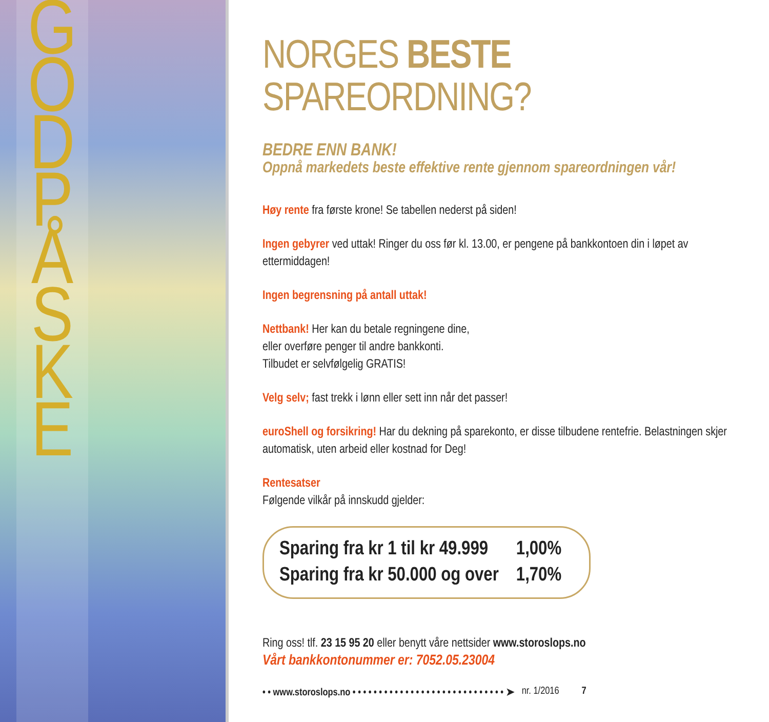G
O
D
P
Å
S
K
E
NORGES BESTE SPAREORDNING?
BEDRE ENN BANK!
Oppnå markedets beste effektive rente gjennom spareordningen vår!
Høy rente fra første krone! Se tabellen nederst på siden!
Ingen gebyrer ved uttak! Ringer du oss før kl. 13.00, er pengene på bankkontoen din i løpet av ettermiddagen!
Ingen begrensning på antall uttak!
Nettbank! Her kan du betale regningene dine,
eller overføre penger til andre bankkonti.
Tilbudet er selvfølgelig GRATIS!
Velg selv; fast trekk i lønn eller sett inn når det passer!
euroShell og forsikring! Har du dekning på sparekonto, er disse tilbudene rentefrie. Belastningen skjer automatisk, uten arbeid eller kostnad for Deg!
Rentesatser
Følgende vilkår på innskudd gjelder:
| Sparing fra kr 1 til kr 49.999 | 1,00% |
| Sparing fra kr 50.000 og over | 1,70% |
Ring oss! tlf. 23 15 95 20 eller benytt våre nettsider www.storoslops.no
Vårt bankkontonummer er: 7052.05.23004
• • www.storoslops.no • • • • • • • • • • • • • • • • • • • • • • • • • • • • • ➤ nr. 1/2016 7